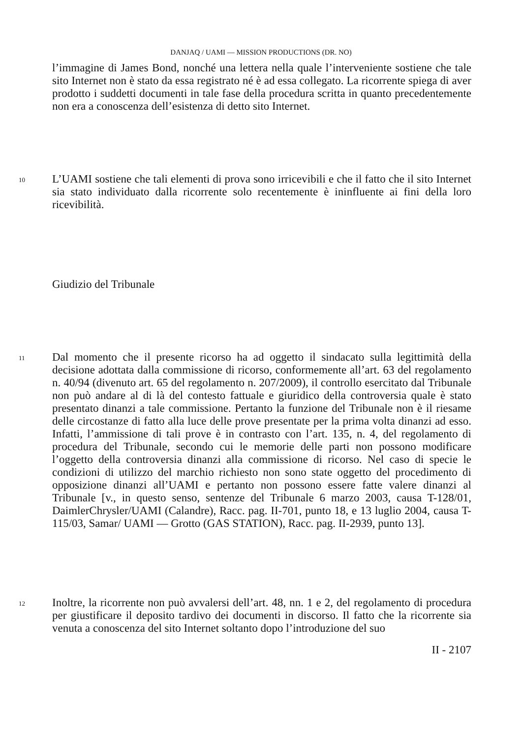DANJAQ / UAMI — MISSION PRODUCTIONS (DR. NO)
l’immagine di James Bond, nonché una lettera nella quale l’interveniente sostiene che tale sito Internet non è stato da essa registrato né è ad essa collegato. La ricorrente spiega di aver prodotto i suddetti documenti in tale fase della procedura scritta in quanto precedentemente non era a conoscenza dell’esistenza di detto sito Internet.
10
L’UAMI sostiene che tali elementi di prova sono irricevibili e che il fatto che il sito Internet sia stato individuato dalla ricorrente solo recentemente è ininfluente ai fini della loro ricevibilità.
Giudizio del Tribunale
11
Dal momento che il presente ricorso ha ad oggetto il sindacato sulla legittimità della decisione adottata dalla commissione di ricorso, conformemente all’art. 63 del regolamento n. 40/94 (divenuto art. 65 del regolamento n. 207/2009), il controllo esercitato dal Tribunale non può andare al di là del contesto fattuale e giuridico della controversia quale è stato presentato dinanzi a tale commissione. Pertanto la funzione del Tribunale non è il riesame delle circostanze di fatto alla luce delle prove presentate per la prima volta dinanzi ad esso. Infatti, l’ammissione di tali prove è in contrasto con l’art. 135, n. 4, del regolamento di procedura del Tribunale, secondo cui le memorie delle parti non possono modificare l’oggetto della controversia dinanzi alla commissione di ricorso. Nel caso di specie le condizioni di utilizzo del marchio richiesto non sono state oggetto del procedimento di opposizione dinanzi all’UAMI e pertanto non possono essere fatte valere dinanzi al Tribunale [v., in questo senso, sentenze del Tribunale 6 marzo 2003, causa T-128/01, DaimlerChrysler/UAMI (Calandre), Racc. pag. II-701, punto 18, e 13 luglio 2004, causa T-115/03, Samar/ UAMI — Grotto (GAS STATION), Racc. pag. II-2939, punto 13].
12
Inoltre, la ricorrente non può avvalersi dell’art. 48, nn. 1 e 2, del regolamento di procedura per giustificare il deposito tardivo dei documenti in discorso. Il fatto che la ricorrente sia venuta a conoscenza del sito Internet soltanto dopo l’introduzione del suo
II - 2107